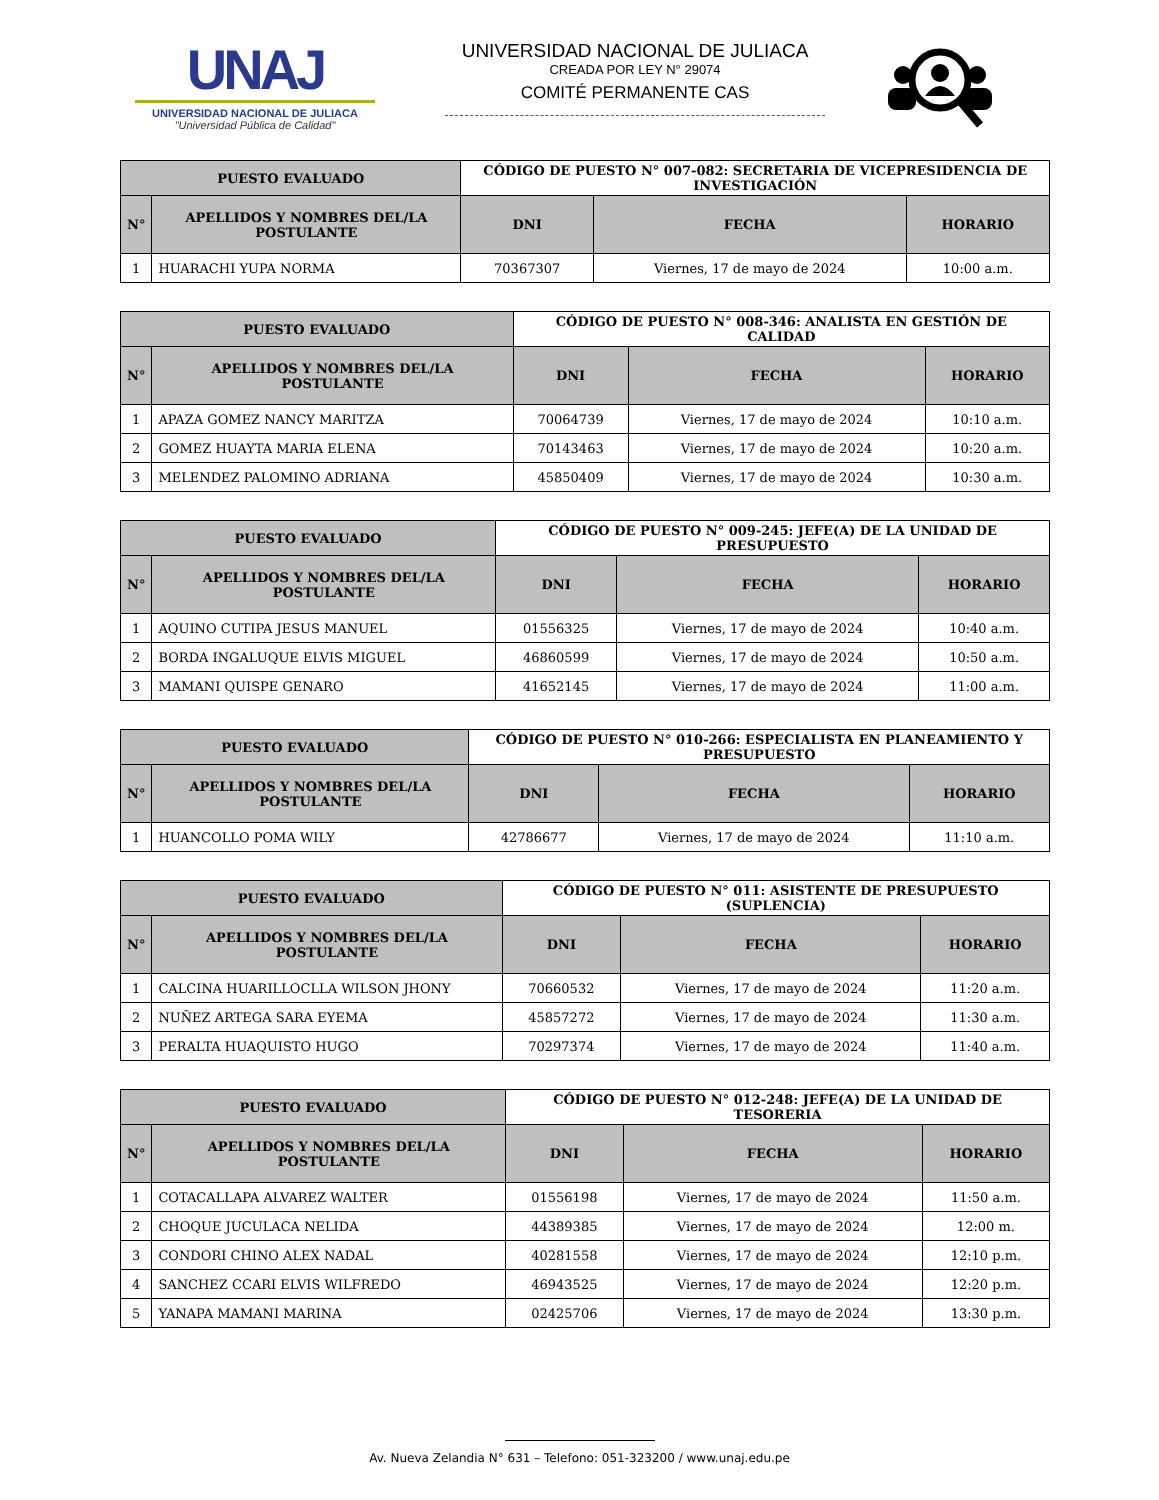UNAJ
UNIVERSIDAD NACIONAL DE JULIACA
"Universidad Pública de Calidad"
UNIVERSIDAD NACIONAL DE JULIACA
CREADA POR LEY N° 29074
COMITÉ PERMANENTE CAS
| PUESTO EVALUADO | | CÓDIGO DE PUESTO N° 007-082: SECRETARIA DE VICEPRESIDENCIA DE INVESTIGACIÓN | | |
| N° | APELLIDOS Y NOMBRES DEL/LA POSTULANTE | DNI | FECHA | HORARIO |
| 1 | HUARACHI YUPA NORMA | 70367307 | Viernes, 17 de mayo de 2024 | 10:00 a.m. |
| PUESTO EVALUADO | | CÓDIGO DE PUESTO N° 008-346: ANALISTA EN GESTIÓN DE CALIDAD | | |
| N° | APELLIDOS Y NOMBRES DEL/LA POSTULANTE | DNI | FECHA | HORARIO |
| 1 | APAZA GOMEZ NANCY MARITZA | 70064739 | Viernes, 17 de mayo de 2024 | 10:10 a.m. |
| 2 | GOMEZ HUAYTA MARIA ELENA | 70143463 | Viernes, 17 de mayo de 2024 | 10:20 a.m. |
| 3 | MELENDEZ PALOMINO ADRIANA | 45850409 | Viernes, 17 de mayo de 2024 | 10:30 a.m. |
| PUESTO EVALUADO | | CÓDIGO DE PUESTO N° 009-245: JEFE(A) DE LA UNIDAD DE PRESUPUESTO | | |
| N° | APELLIDOS Y NOMBRES DEL/LA POSTULANTE | DNI | FECHA | HORARIO |
| 1 | AQUINO CUTIPA JESUS MANUEL | 01556325 | Viernes, 17 de mayo de 2024 | 10:40 a.m. |
| 2 | BORDA INGALUQUE ELVIS MIGUEL | 46860599 | Viernes, 17 de mayo de 2024 | 10:50 a.m. |
| 3 | MAMANI QUISPE GENARO | 41652145 | Viernes, 17 de mayo de 2024 | 11:00 a.m. |
| PUESTO EVALUADO | | CÓDIGO DE PUESTO N° 010-266: ESPECIALISTA EN PLANEAMIENTO Y PRESUPUESTO | | |
| N° | APELLIDOS Y NOMBRES DEL/LA POSTULANTE | DNI | FECHA | HORARIO |
| 1 | HUANCOLLO POMA WILY | 42786677 | Viernes, 17 de mayo de 2024 | 11:10 a.m. |
| PUESTO EVALUADO | | CÓDIGO DE PUESTO N° 011: ASISTENTE DE PRESUPUESTO (SUPLENCIA) | | |
| N° | APELLIDOS Y NOMBRES DEL/LA POSTULANTE | DNI | FECHA | HORARIO |
| 1 | CALCINA HUARILLOCLLA WILSON JHONY | 70660532 | Viernes, 17 de mayo de 2024 | 11:20 a.m. |
| 2 | NUÑEZ ARTEGA SARA EYEMA | 45857272 | Viernes, 17 de mayo de 2024 | 11:30 a.m. |
| 3 | PERALTA HUAQUISTO HUGO | 70297374 | Viernes, 17 de mayo de 2024 | 11:40 a.m. |
| PUESTO EVALUADO | | CÓDIGO DE PUESTO N° 012-248: JEFE(A) DE LA UNIDAD DE TESORERIA | | |
| N° | APELLIDOS Y NOMBRES DEL/LA POSTULANTE | DNI | FECHA | HORARIO |
| 1 | COTACALLAPA ALVAREZ WALTER | 01556198 | Viernes, 17 de mayo de 2024 | 11:50 a.m. |
| 2 | CHOQUE JUCULACA NELIDA | 44389385 | Viernes, 17 de mayo de 2024 | 12:00 m. |
| 3 | CONDORI CHINO ALEX NADAL | 40281558 | Viernes, 17 de mayo de 2024 | 12:10 p.m. |
| 4 | SANCHEZ CCARI ELVIS WILFREDO | 46943525 | Viernes, 17 de mayo de 2024 | 12:20 p.m. |
| 5 | YANAPA MAMANI MARINA | 02425706 | Viernes, 17 de mayo de 2024 | 13:30 p.m. |
Av. Nueva Zelandia N° 631 – Telefono: 051-323200 / www.unaj.edu.pe